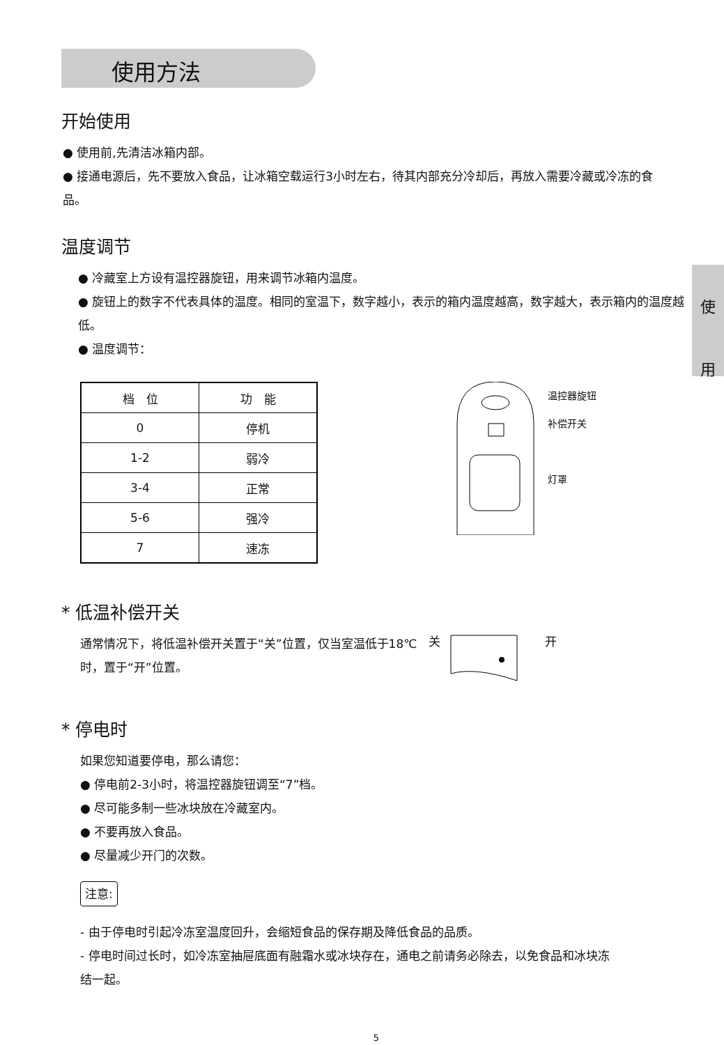使
用
使用方法
开始使用
● 使用前,先清洁冰箱内部。
● 接通电源后，先不要放入食品，让冰箱空载运行3小时左右，待其内部充分冷却后，再放入需要冷藏或冷冻的食品。
温度调节
● 冷藏室上方设有温控器旋钮，用来调节冰箱内温度。
● 旋钮上的数字不代表具体的温度。相同的室温下，数字越小，表示的箱内温度越高，数字越大，表示箱内的温度越低。
● 温度调节：
| 档 位 | 功 能 |
| --- | --- |
| 0 | 停机 |
| 1-2 | 弱冷 |
| 3-4 | 正常 |
| 5-6 | 强冷 |
| 7 | 速冻 |
温控器旋钮
补偿开关
灯罩
* 低温补偿开关
通常情况下，将低温补偿开关置于“关”位置，仅当室温低于18℃时，置于“开”位置。
关 开
* 停电时
如果您知道要停电，那么请您：
● 停电前2-3小时，将温控器旋钮调至“7”档。
● 尽可能多制一些冰块放在冷藏室内。
● 不要再放入食品。
● 尽量减少开门的次数。
注意:
- 由于停电时引起冷冻室温度回升，会缩短食品的保存期及降低食品的品质。
- 停电时间过长时，如冷冻室抽屉底面有融霜水或冰块存在，通电之前请务必除去，以免食品和冰块冻结一起。
5